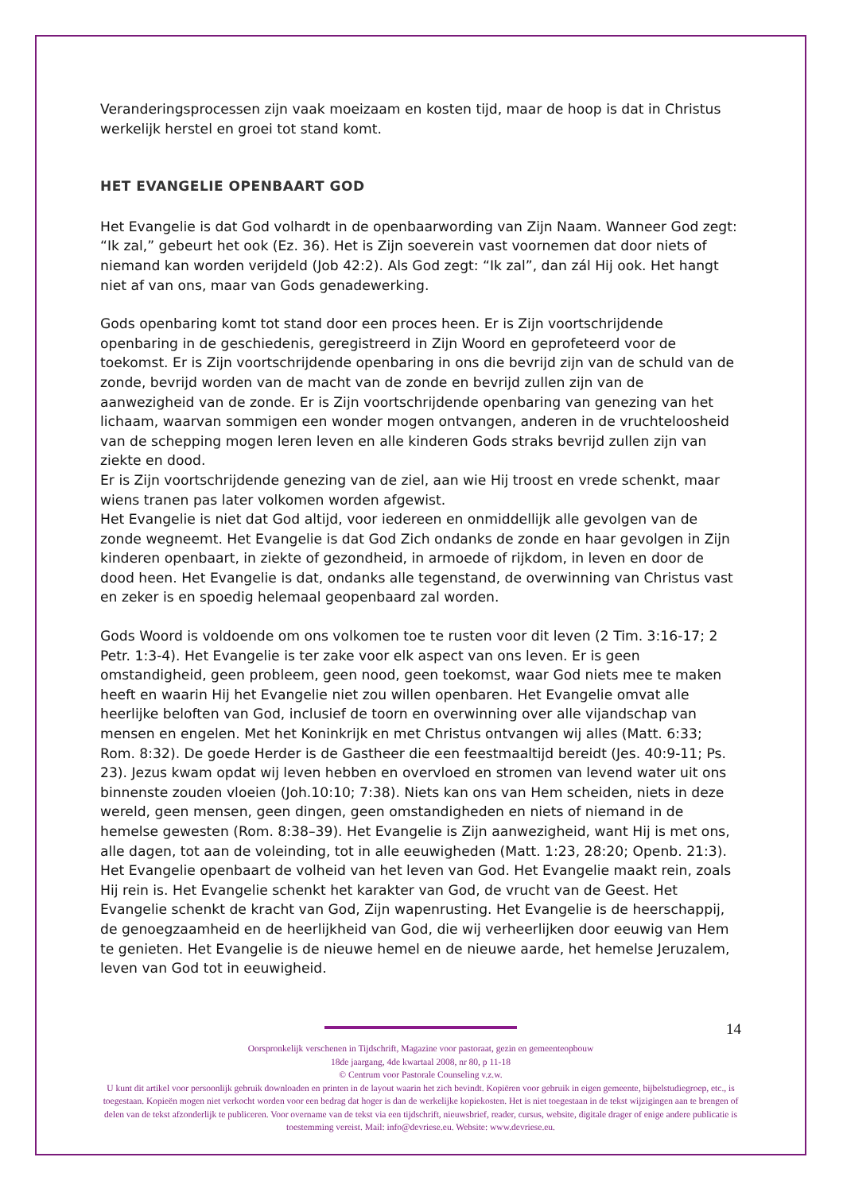Veranderingsprocessen zijn vaak moeizaam en kosten tijd, maar de hoop is dat in Christus werkelijk herstel en groei tot stand komt.
HET EVANGELIE OPENBAART GOD
Het Evangelie is dat God volhardt in de openbaarwording van Zijn Naam. Wanneer God zegt: “Ik zal,” gebeurt het ook (Ez. 36). Het is Zijn soeverein vast voornemen dat door niets of niemand kan worden verijdeld (Job 42:2). Als God zegt: “Ik zal”, dan zál Hij ook. Het hangt niet af van ons, maar van Gods genadewerking.
Gods openbaring komt tot stand door een proces heen. Er is Zijn voortschrijdende openbaring in de geschiedenis, geregistreerd in Zijn Woord en geprofeteerd voor de toekomst. Er is Zijn voortschrijdende openbaring in ons die bevrijd zijn van de schuld van de zonde, bevrijd worden van de macht van de zonde en bevrijd zullen zijn van de aanwezigheid van de zonde. Er is Zijn voortschrijdende openbaring van genezing van het lichaam, waarvan sommigen een wonder mogen ontvangen, anderen in de vruchteloosheid van de schepping mogen leren leven en alle kinderen Gods straks bevrijd zullen zijn van ziekte en dood.
Er is Zijn voortschrijdende genezing van de ziel, aan wie Hij troost en vrede schenkt, maar wiens tranen pas later volkomen worden afgewist.
Het Evangelie is niet dat God altijd, voor iedereen en onmiddellijk alle gevolgen van de zonde wegneemt. Het Evangelie is dat God Zich ondanks de zonde en haar gevolgen in Zijn kinderen openbaart, in ziekte of gezondheid, in armoede of rijkdom, in leven en door de dood heen. Het Evangelie is dat, ondanks alle tegenstand, de overwinning van Christus vast en zeker is en spoedig helemaal geopenbaard zal worden.
Gods Woord is voldoende om ons volkomen toe te rusten voor dit leven (2 Tim. 3:16-17; 2 Petr. 1:3-4). Het Evangelie is ter zake voor elk aspect van ons leven. Er is geen omstandigheid, geen probleem, geen nood, geen toekomst, waar God niets mee te maken heeft en waarin Hij het Evangelie niet zou willen openbaren. Het Evangelie omvat alle heerlijke beloften van God, inclusief de toorn en overwinning over alle vijandschap van mensen en engelen. Met het Koninkrijk en met Christus ontvangen wij alles (Matt. 6:33; Rom. 8:32). De goede Herder is de Gastheer die een feestmaaltijd bereidt (Jes. 40:9-11; Ps. 23). Jezus kwam opdat wij leven hebben en overvloed en stromen van levend water uit ons binnenste zouden vloeien (Joh.10:10; 7:38). Niets kan ons van Hem scheiden, niets in deze wereld, geen mensen, geen dingen, geen omstandigheden en niets of niemand in de hemelse gewesten (Rom. 8:38–39). Het Evangelie is Zijn aanwezigheid, want Hij is met ons, alle dagen, tot aan de voleinding, tot in alle eeuwigheden (Matt. 1:23, 28:20; Openb. 21:3). Het Evangelie openbaart de volheid van het leven van God. Het Evangelie maakt rein, zoals Hij rein is. Het Evangelie schenkt het karakter van God, de vrucht van de Geest. Het Evangelie schenkt de kracht van God, Zijn wapenrusting. Het Evangelie is de heerschappij, de genoegzaamheid en de heerlijkheid van God, die wij verheerlijken door eeuwig van Hem te genieten. Het Evangelie is de nieuwe hemel en de nieuwe aarde, het hemelse Jeruzalem, leven van God tot in eeuwigheid.
14
Oorspronkelijk verschenen in Tijdschrift, Magazine voor pastoraat, gezin en gemeenteopbouw
18de jaargang, 4de kwartaal 2008, nr 80, p 11-18
© Centrum voor Pastorale Counseling v.z.w.
U kunt dit artikel voor persoonlijk gebruik downloaden en printen in de layout waarin het zich bevindt. Kopiëren voor gebruik in eigen gemeente, bijbelstudiegroep, etc., is toegestaan. Kopieën mogen niet verkocht worden voor een bedrag dat hoger is dan de werkelijke kopiekosten. Het is niet toegestaan in de tekst wijzigingen aan te brengen of delen van de tekst afzonderlijk te publiceren. Voor overname van de tekst via een tijdschrift, nieuwsbrief, reader, cursus, website, digitale drager of enige andere publicatie is toestemming vereist. Mail: info@devriese.eu. Website: www.devriese.eu.